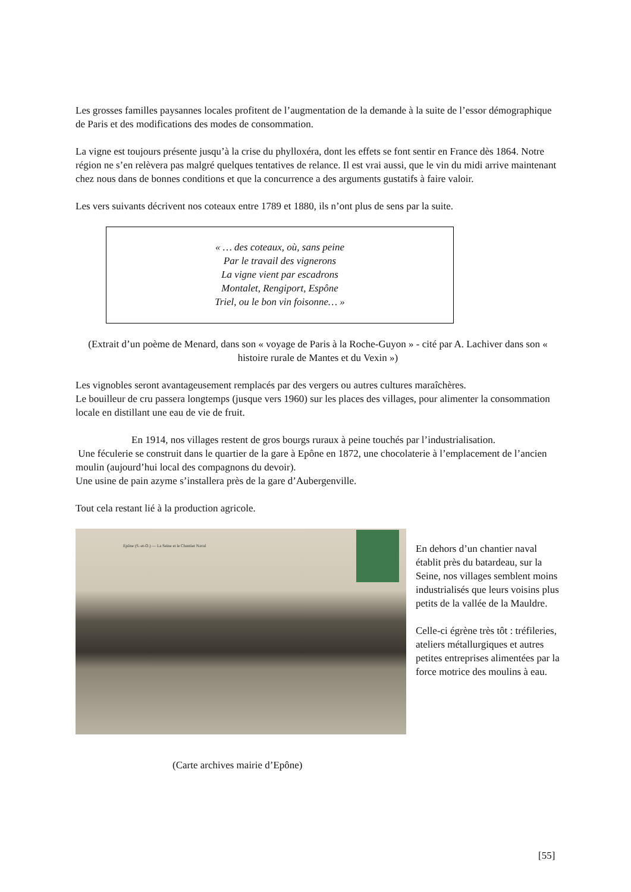Les grosses familles paysannes locales profitent de l’augmentation de la demande à la suite de l’essor démographique de Paris et des modifications des modes de consommation.
La vigne est toujours présente jusqu’à la crise du phylloxéra, dont les effets se font sentir en France dès 1864. Notre région ne s’en relèvera pas malgré quelques tentatives de relance. Il est vrai aussi, que le vin du midi arrive maintenant chez nous dans de bonnes conditions et que la concurrence a des arguments gustatifs à faire valoir.
Les vers suivants décrivent nos coteaux entre 1789 et 1880, ils n’ont plus de sens par la suite.
« … des coteaux, où, sans peine
Par le travail des vignerons
La vigne vient par escadrons
Montalet, Rengiport, Espône
Triel, ou le bon vin foisonne… »
(Extrait d’un poème de Menard, dans son « voyage de Paris à la Roche-Guyon » - cité par A. Lachiver dans son « histoire rurale de Mantes et du Vexin »)
Les vignobles seront avantageusement remplacés par des vergers ou autres cultures maraîchères.
Le bouilleur de cru passera longtemps (jusque vers 1960) sur les places des villages, pour alimenter la consommation locale en distillant une eau de vie de fruit.
En 1914, nos villages restent de gros bourgs ruraux à peine touchés par l’industrialisation.
Une féculerie se construit dans le quartier de la gare à Epône en 1872, une chocolaterie à l’emplacement de l’ancien moulin (aujourd’hui local des compagnons du devoir).
Une usine de pain azyme s’installera près de la gare d’Aubergenville.
Tout cela restant lié à la production agricole.
Epône (S.-et-O.) — La Seine et le Chantier Naval
En dehors d’un chantier naval établit près du batardeau, sur la Seine, nos villages semblent moins industrialisés que leurs voisins plus petits de la vallée de la Mauldre.
Celle-ci égrène très tôt : tréfileries, ateliers métallurgiques et autres petites entreprises alimentées par la force motrice des moulins à eau.
(Carte archives mairie d’Epône)
[55]